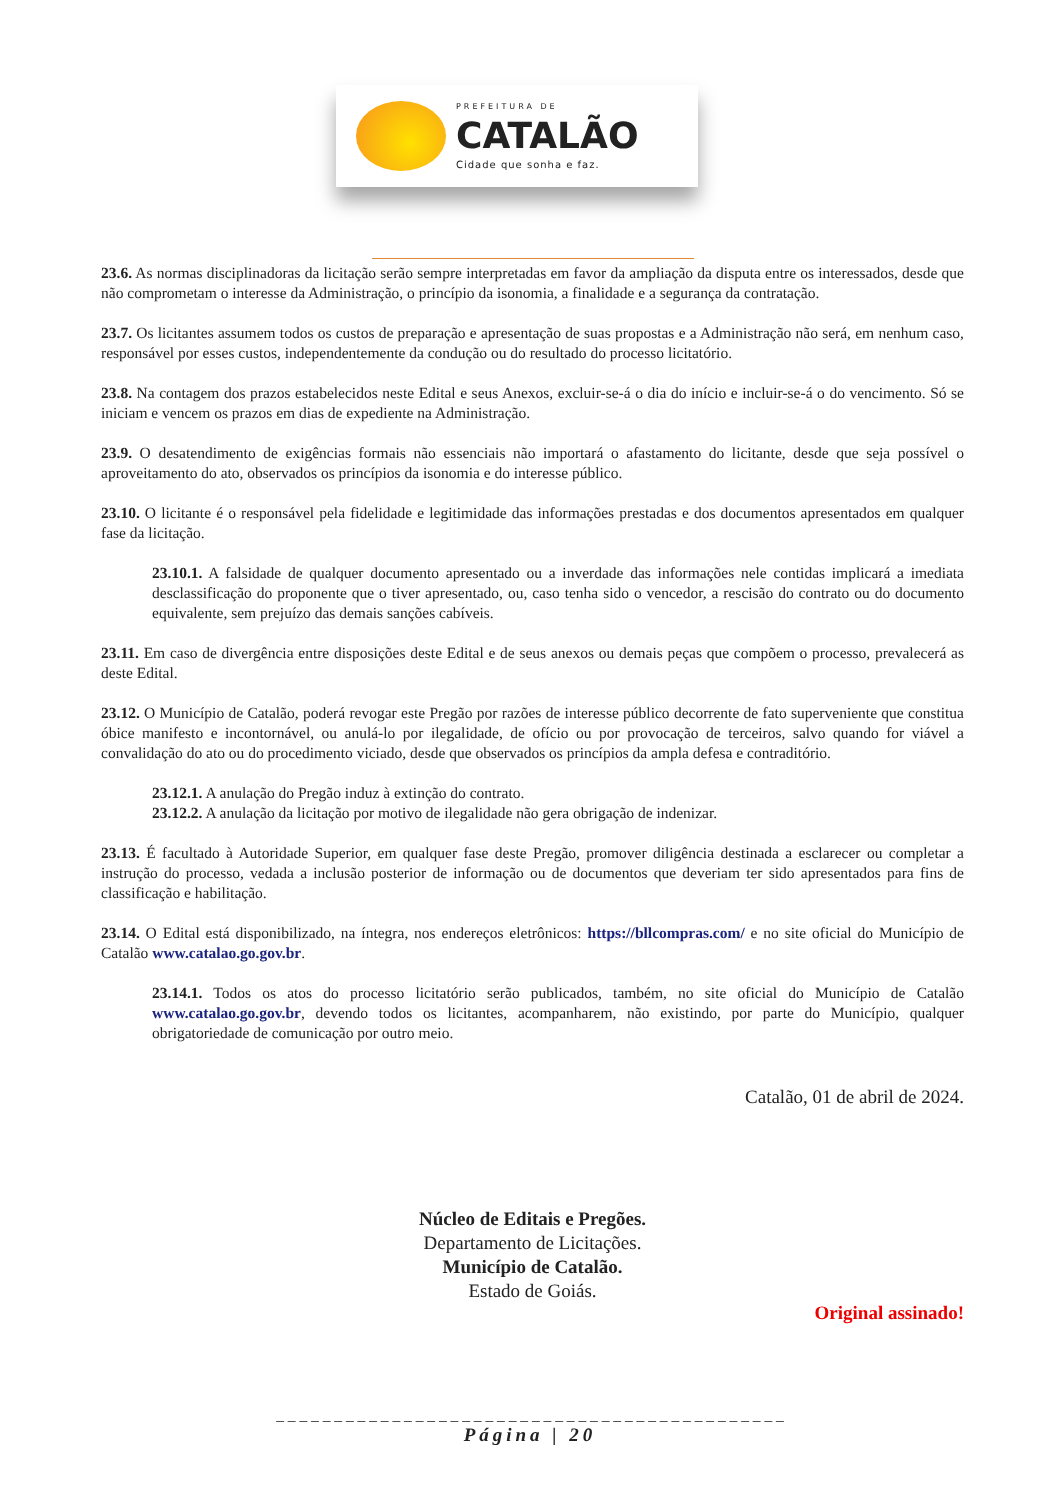PREFEITURA DE
CATALÃO
Cidade que sonha e faz.
23.6. As normas disciplinadoras da licitação serão sempre interpretadas em favor da ampliação da disputa entre os interessados, desde que não comprometam o interesse da Administração, o princípio da isonomia, a finalidade e a segurança da contratação.
23.7. Os licitantes assumem todos os custos de preparação e apresentação de suas propostas e a Administração não será, em nenhum caso, responsável por esses custos, independentemente da condução ou do resultado do processo licitatório.
23.8. Na contagem dos prazos estabelecidos neste Edital e seus Anexos, excluir-se-á o dia do início e incluir-se-á o do vencimento. Só se iniciam e vencem os prazos em dias de expediente na Administração.
23.9. O desatendimento de exigências formais não essenciais não importará o afastamento do licitante, desde que seja possível o aproveitamento do ato, observados os princípios da isonomia e do interesse público.
23.10. O licitante é o responsável pela fidelidade e legitimidade das informações prestadas e dos documentos apresentados em qualquer fase da licitação.
23.10.1. A falsidade de qualquer documento apresentado ou a inverdade das informações nele contidas implicará a imediata desclassificação do proponente que o tiver apresentado, ou, caso tenha sido o vencedor, a rescisão do contrato ou do documento equivalente, sem prejuízo das demais sanções cabíveis.
23.11. Em caso de divergência entre disposições deste Edital e de seus anexos ou demais peças que compõem o processo, prevalecerá as deste Edital.
23.12. O Município de Catalão, poderá revogar este Pregão por razões de interesse público decorrente de fato superveniente que constitua óbice manifesto e incontornável, ou anulá-lo por ilegalidade, de ofício ou por provocação de terceiros, salvo quando for viável a convalidação do ato ou do procedimento viciado, desde que observados os princípios da ampla defesa e contraditório.
23.12.1. A anulação do Pregão induz à extinção do contrato.
23.12.2. A anulação da licitação por motivo de ilegalidade não gera obrigação de indenizar.
23.13. É facultado à Autoridade Superior, em qualquer fase deste Pregão, promover diligência destinada a esclarecer ou completar a instrução do processo, vedada a inclusão posterior de informação ou de documentos que deveriam ter sido apresentados para fins de classificação e habilitação.
23.14. O Edital está disponibilizado, na íntegra, nos endereços eletrônicos: https://bllcompras.com/ e no site oficial do Município de Catalão www.catalao.go.gov.br.
23.14.1. Todos os atos do processo licitatório serão publicados, também, no site oficial do Município de Catalão www.catalao.go.gov.br, devendo todos os licitantes, acompanharem, não existindo, por parte do Município, qualquer obrigatoriedade de comunicação por outro meio.
Catalão, 01 de abril de 2024.
Núcleo de Editais e Pregões.
Departamento de Licitações.
Município de Catalão.
Estado de Goiás.
Original assinado!
_ _ _ _ _ _ _ _ _ _ _ _ _ _ _ _ _ _ _ _ _ _ _ _ _ _ _ _ _ _ _ _ _ _ _ _ _ _ _ _ _ _ _ _
Página | 20